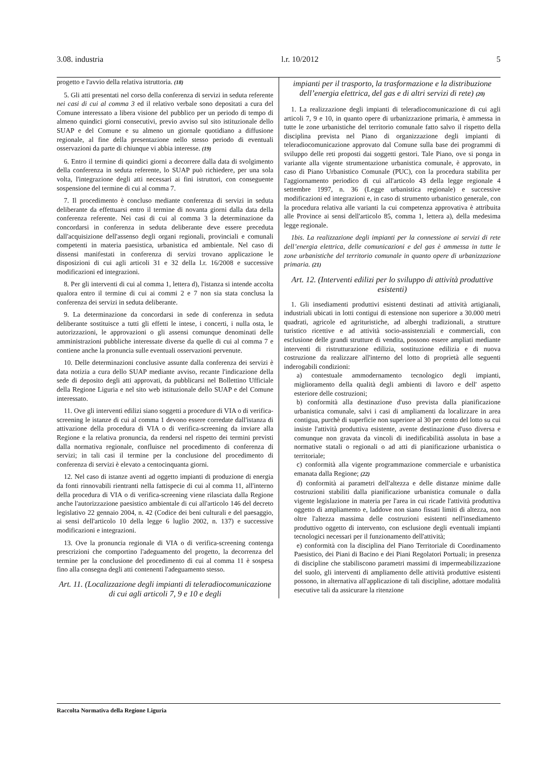3.08. industria l.r. 10/2012 5
progetto e l'avvio della relativa istruttoria. (18)
5. Gli atti presentati nel corso della conferenza di servizi in seduta referente nei casi di cui al comma 3 ed il relativo verbale sono depositati a cura del Comune interessato a libera visione del pubblico per un periodo di tempo di almeno quindici giorni consecutivi, previo avviso sul sito istituzionale dello SUAP e del Comune e su almeno un giornale quotidiano a diffusione regionale, al fine della presentazione nello stesso periodo di eventuali osservazioni da parte di chiunque vi abbia interesse. (19)
6. Entro il termine di quindici giorni a decorrere dalla data di svolgimento della conferenza in seduta referente, lo SUAP può richiedere, per una sola volta, l'integrazione degli atti necessari ai fini istruttori, con conseguente sospensione del termine di cui al comma 7.
7. Il procedimento è concluso mediante conferenza di servizi in seduta deliberante da effettuarsi entro il termine di novanta giorni dalla data della conferenza referente. Nei casi di cui al comma 3 la determinazione da concordarsi in conferenza in seduta deliberante deve essere preceduta dall'acquisizione dell'assenso degli organi regionali, provinciali e comunali competenti in materia paesistica, urbanistica ed ambientale. Nel caso di dissensi manifestati in conferenza di servizi trovano applicazione le disposizioni di cui agli articoli 31 e 32 della l.r. 16/2008 e successive modificazioni ed integrazioni.
8. Per gli interventi di cui al comma 1, lettera d), l'istanza si intende accolta qualora entro il termine di cui ai commi 2 e 7 non sia stata conclusa la conferenza dei servizi in seduta deliberante.
9. La determinazione da concordarsi in sede di conferenza in seduta deliberante sostituisce a tutti gli effetti le intese, i concerti, i nulla osta, le autorizzazioni, le approvazioni o gli assensi comunque denominati delle amministrazioni pubbliche interessate diverse da quelle di cui al comma 7 e contiene anche la pronuncia sulle eventuali osservazioni pervenute.
10. Delle determinazioni conclusive assunte dalla conferenza dei servizi è data notizia a cura dello SUAP mediante avviso, recante l'indicazione della sede di deposito degli atti approvati, da pubblicarsi nel Bollettino Ufficiale della Regione Liguria e nel sito web istituzionale dello SUAP e del Comune interessato.
11. Ove gli interventi edilizi siano soggetti a procedure di VIA o di verifica-screening le istanze di cui al comma 1 devono essere corredate dall'istanza di attivazione della procedura di VIA o di verifica-screening da inviare alla Regione e la relativa pronuncia, da rendersi nel rispetto dei termini previsti dalla normativa regionale, confluisce nel procedimento di conferenza di servizi; in tali casi il termine per la conclusione del procedimento di conferenza di servizi è elevato a centocinquanta giorni.
12. Nel caso di istanze aventi ad oggetto impianti di produzione di energia da fonti rinnovabili rientranti nella fattispecie di cui al comma 11, all'interno della procedura di VIA o di verifica-screening viene rilasciata dalla Regione anche l'autorizzazione paesistico ambientale di cui all'articolo 146 del decreto legislativo 22 gennaio 2004, n. 42 (Codice dei beni culturali e del paesaggio, ai sensi dell'articolo 10 della legge 6 luglio 2002, n. 137) e successive modificazioni e integrazioni.
13. Ove la pronuncia regionale di VIA o di verifica-screening contenga prescrizioni che comportino l'adeguamento del progetto, la decorrenza del termine per la conclusione del procedimento di cui al comma 11 è sospesa fino alla consegna degli atti contenenti l'adeguamento stesso.
Art. 11. (Localizzazione degli impianti di teleradiocomunicazione di cui agli articoli 7, 9 e 10 e degli
impianti per il trasporto, la trasformazione e la distribuzione dell’energia elettrica, del gas e di altri servizi di rete) (20)
1. La realizzazione degli impianti di teleradiocomunicazione di cui agli articoli 7, 9 e 10, in quanto opere di urbanizzazione primaria, è ammessa in tutte le zone urbanistiche del territorio comunale fatto salvo il rispetto della disciplina prevista nel Piano di organizzazione degli impianti di teleradiocomunicazione approvato dal Comune sulla base dei programmi di sviluppo delle reti proposti dai soggetti gestori. Tale Piano, ove si ponga in variante alla vigente strumentazione urbanistica comunale, è approvato, in caso di Piano Urbanistico Comunale (PUC), con la procedura stabilita per l'aggiornamento periodico di cui all'articolo 43 della legge regionale 4 settembre 1997, n. 36 (Legge urbanistica regionale) e successive modificazioni ed integrazioni e, in caso di strumento urbanistico generale, con la procedura relativa alle varianti la cui competenza approvativa è attribuita alle Province ai sensi dell'articolo 85, comma 1, lettera a), della medesima legge regionale.
1bis. La realizzazione degli impianti per la connessione ai servizi di rete dell’energia elettrica, delle comunicazioni e del gas è ammessa in tutte le zone urbanistiche del territorio comunale in quanto opere di urbanizzazione primaria. (21)
Art. 12. (Interventi edilizi per lo sviluppo di attività produttive esistenti)
1. Gli insediamenti produttivi esistenti destinati ad attività artigianali, industriali ubicati in lotti contigui di estensione non superiore a 30.000 metri quadrati, agricole ed agrituristiche, ad alberghi tradizionali, a strutture turistico ricettive e ad attività socio-assistenziali e commerciali, con esclusione delle grandi strutture di vendita, possono essere ampliati mediante interventi di ristrutturazione edilizia, sostituzione edilizia e di nuova costruzione da realizzare all'interno del lotto di proprietà alle seguenti inderogabili condizioni:
a) contestuale ammodernamento tecnologico degli impianti, miglioramento della qualità degli ambienti di lavoro e dell' aspetto esteriore delle costruzioni;
b) conformità alla destinazione d'uso prevista dalla pianificazione urbanistica comunale, salvi i casi di ampliamenti da localizzare in area contigua, purchè di superficie non superiore al 30 per cento del lotto su cui insiste l'attività produttiva esistente, avente destinazione d'uso diversa e comunque non gravata da vincoli di inedificabilità assoluta in base a normative statali o regionali o ad atti di pianificazione urbanistica o territoriale;
c) conformità alla vigente programmazione commerciale e urbanistica emanata dalla Regione; (22)
d) conformità ai parametri dell'altezza e delle distanze minime dalle costruzioni stabiliti dalla pianificazione urbanistica comunale o dalla vigente legislazione in materia per l'area in cui ricade l'attività produttiva oggetto di ampliamento e, laddove non siano fissati limiti di altezza, non oltre l'altezza massima delle costruzioni esistenti nell'insediamento produttivo oggetto di intervento, con esclusione degli eventuali impianti tecnologici necessari per il funzionamento dell'attività;
e) conformità con la disciplina del Piano Territoriale di Coordinamento Paesistico, dei Piani di Bacino e dei Piani Regolatori Portuali; in presenza di discipline che stabiliscono parametri massimi di impermeabilizzazione del suolo, gli interventi di ampliamento delle attività produttive esistenti possono, in alternativa all'applicazione di tali discipline, adottare modalità esecutive tali da assicurare la ritenzione
Raccolta Normativa della Regione Liguria